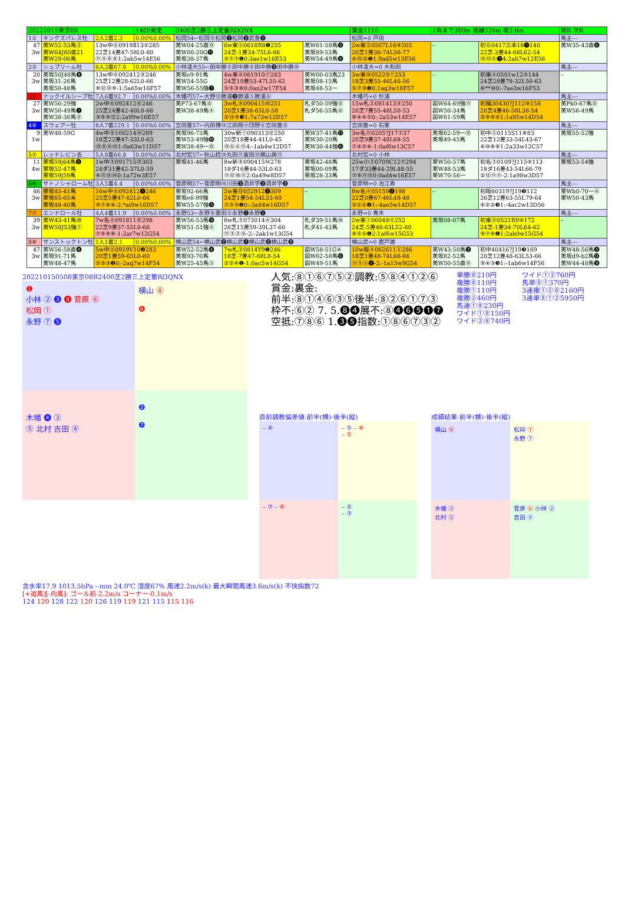| 20221015東京8R | | | 1405発走 | 2400芝2勝三上定量RΩQNX | | | 賞金1110 | 1角まで380m 直線526m 坂2.0m | | 前R 次R |
| 1① | キングズパレス牡 | 2人2着2.3 | 0.00%0.00% | 松岡54←松岡⑧松岡❶松岡❷武豊❶ | | | 松岡=0 戸田 | | | 馬主--- |
| 47 3w | 美W52-53馬② 美W64J60直21 美W29-06馬 | 13w中⑥0919Ⅱ13⑤285 22芝14差47-58L0-80 ⑪⑨⑧⑧1:2ab5w14E56 | | 美W04-25直⑫ 美W00-20G⓫ 美坂38-37馬 | 6w東⑤0618R8❶255 24芝-1差34-75L6-66 ⑤⑦⑦❶0:3ae1w16E53 | 美W61-58馬❺ 美坂89-53馬 美W54-49馬❹ | 2w東⑤0507L16⑨205 20芝1差36-74L56-77 ④⑮⑮❷1:9ad5w13E56 | – | 初Ⓖ0417三未18❶140 22芝-3差44-68L62-54 ⑭⑫⑥❶4:2ah7w12E56 | 美W35-43直❻ |
| 2② | シュプリーム牡 | 6人3着67.8 | 0.00%0.00% | 小林凌大55←田中勝⑨田中勝⑧田中勝❸田中勝⑩ | | | 小林凌大=0 大和田 | | | 馬主--- |
| 20 3w | 美坂50J48馬❽ 美坂31-26馬 美坂50-48馬 | 13w中⑥092412⑧246 25芝12差28-62L0-66 ⑧⑫⑫⑨-1:5a65w16F57 | | 美坂e9-91馬 美W54-55G 美W56-55強❼ | 4w東⑥061910⑦283 24芝10差53-47L55-62 ⑤⑤③⑧0:0an2w17F54 | 美W00-03馬23 美坂08-15馬 美坂48-53一 | 3w東⑩05229⑦253 18芝3差55-46L46-56 ⑤⑦③❸0:1ag3w18F57 | – | 初東④0501w12⑤144 24芝28差78-32L50-63 ⑥**⑩0:-7ae3w16F53 | – |
| 3③ | ナックイルシーブ牡 | 7人6着92.7 | 0.00%0.00% | 木幡巧57←大野⑫勝浦❸勝浦⑤勝浦⑥ | | | 木幡巧=0 杉浦 | | | 馬主--- |
| 27 3w | 美W50-29強 美W50-49馬❶ 美W38-36馬⓪ | 2w中⑥092412⑥246 25芝24差42-40L0-66 ③⑨⑨⑫2:2a99w16E57 | | 美P73-67馬⓪ 美W38-49馬④ | 3w札⑧090415⑩251 20芝1差38-65L0-58 ②⑭⑨❸1:7a73w12D57 | 札ダ50-59強⓪ 札ダ56-55馬⓪ | 15w札②081413⑨250 20芝7差55-48L50-53 ⑧④④⑤0:-2a53w14E57 | 函W64-69強⑪ 函W50-34馬 函W61-59馬 | 初福30430?J112⑩158 20芝4差46-58L38-54 ②⑨⑨⑥1:1a95w14D54 | 美Pk0-67馬⓪ 美W56-49馬 |
| 4④ | スウェアー牡 | 8人7着229.1 | 0.00%0.00% | 吉田豊57←内田博⑭江田照⑪団野⑥吉田豊⑧ | | | 吉田豊=0 石栗 | | | 馬主--- |
| 9 1w | 美W48-59G | 4w中⑨100214⑭289 18芝22差47-33L0-63 ⑬⑧⑨⑭1:0a63w11D57 | | 美坂96-73馬 美W53-49強❿ 美W38-49一⑫ | 30w新⑦090313⑫250 20芝18差44-41L0-45 ⑬⑥⑥⑪4:-1ab4w12D57 | 美W37-41馬⓫ 美W30-20馬 美W30-44強❻ | 3w名⑪0205?J17⑦37 20芝9差37-48L68-55 ⑦④⑤⑥-1:0af6w13C57 | 美坂62-59一⑫ 美坂49-45馬 | 初中⑤0115S11⑧83 22芝12差33-54L43-67 ④⑩⑧⑧1:2a33w12C57 | 美坂55-52強 |
| 5⑤ | レッドレビン去 | 5人8着66.8 | 0.00%0.00% | 北村宏57←秋山稔⑭丸田⑪富田⑫横山典⑪ | | | 北村宏=0 小林 | | | 馬主--- |
| 11 4w | 栗坂59j64馬❺ 栗坂52-47馬 栗坂59j59馬 | 1w中③091715⑫303 24ダ31差42-37L0-59 ④⑪⑫⑭0:1a72w3E57 | | 栗坂41-46馬 | 8w新⑧090415⑭278 18ダ16差44-53L0-63 ⑪⑫⑩⑪2:0a49w8D57 | 栗坂42-48馬 栗坂00-09馬 栗坂28-33馬 | 25w小③0709C12⑦294 17ダ33差44-29L48-55 ⑦⑨⑪⑫0:0ad4w16E57 | 栗W50-57馬 栗W48-53馬 栗W70-56一 | 初名③0109?J115⑨113 18ダ16差43-54L66-79 ②⑫⑪⑪-2:1a98w3D57 | 栗坂53-54強 |
| 6⑥ | サトノシャローム牡 | 3人5着4.4 | 0.00%0.00% | 菅原明57←菅原明⑭川田❷酒井学❷酒井学❸ | | | 菅原明=0 池江寿 | | | 馬主--- |
| 46 3w | 栗坂45-41馬 栗坂65-65末 栗坂48-40馬 | 16w中⑥092412❶246 25芝5差47-62L0-66 ⑨⑦⑥④-2:*ai9w16D57 | | 栗坂92-66馬 栗坂e6-99強 栗W55-57強❺ | 2w東⑫052912❷309 24芝1差54-54L33-60 ⑦③③❷0:-3a84w16D57 | – | 8w名④05159❷198 22芝0差67-46L48-48 ②①①❷1:-4ae5w14D57 | – | 初阪60319?J19❸112 26芝12差63-55L79-64 ④②②❸1:-4ac2w13D56 | 栗Wb0-70一④ 栗W50-43馬 |
| 7⑦ | エンドロール牡 | 4人4着11.9 | 0.00%0.00% | 永野53←永野⑧菱田⑨永野❶永野❶ | | | 永野=0 青木 | | | 馬主--- |
| 39 3w | 美W43-41馬⑳ 美W58J53強⑦ | 7w名④091811⑧298 22芝9差37-55L0-66 ⑦⑨⑨⑧-1:2ar7w12G54 | | 美W56-53馬❾ 美W51-51強④ | 8w札③073014④304 26芝15差59-39L37-60 ⑪③②⑨-2:-2ak1w13G54 | 札ダ39-51馬⑩ 札ダ41-43馬 | 2w東①06048④252 24芝-5差48-63L52-60 ⑧⑤⑤❶2:1af6w15G53 | 美坂08-07馬 | 初東⑨0521R9④172 24芝-1差34-70L64-62 ⑨⑦⑧❶1:2ab0w15G54 | – |
| 8⑧ | サンストックトン牡 | 1人1着2.1 | 0.00%0.00% | 横山武54←横山武❷横山武❶横山武❷横山武❸ | | | 横山武=0 鹿戸雄 | | | 馬主--- |
| 47 3w | 美W56-58直❹ 美坂91-71馬 美W48-47馬 | 5w中⑤0919V10❷283 20芝1差59-65L0-60 ⑤③③❷0:-2aq7w14F54 | | 美W52-52馬❹ 美坂93-70馬 美W25-45馬⑤ | 7w札②0814Y9❶246 18芝-7差47-68L8-54 ②⑤④❶-1:0ac5w14G54 | 函W58-51G④ 函W62-58馬❻ 函W49-51馬 | 10w阪④062611⑤286 18芝1差48-74L66-66 ⑪⑤⑤❷-2:-1a15w9G54 | 美W43-50馬❸ 美坂82-52馬 美W50-55直⓪ | 初中40416?J19❸169 20芝12差48-63L53-66 ⑨④③❸1:-1ab6w14F56 | 美W48-56馬❸ 美坂d9-b2馬⓬ 美W44-48馬❾ |
202210150508東京08R2400芝2勝三上定量RΩQNX
❶
小林 ② ❸ ❽ 菅原 ⑥
松岡 ①
永野 ⑦ ❺
横山 ⑧
❻
木幡 ❹ ③
⑤ 北村 吉田 ④
❷
❼
人気:⑧①⑥⑦⑤②調教:⑤⑧④①②⑥
賞金:裏金:
前半:⑧①④⑥③⑤後半:⑧②⑥①⑦③
枠不:⑥② 7. 5.❽❹展不:⑧❹❻❺❶❼
空抵:⑦⑧⑥ 1.❸❺指数:①⑧⑥⑦③②
単勝⑧210円
複勝⑧110円
複勝①110円
複勝②460円
馬連①⑧230円
ワイド①⑧150円
ワイド②⑧740円
ワイド①②760円
馬単⑧①370円
3連複①②⑧2160円
3連単⑧①②5950円
直前調教偏差値:前半(横)-後半(縦)
– ④
– ⑤ – ⑧
– ①
– ⑦ – ⑥
– ②
– ③
成績結果:前半(横)-後半(縦)
横山 ⑧
松岡 ①
永野 ⑦
木幡 ③
北村 ⑤
菅原 ⑥ 小林 ②
吉田 ④
含水率17.9 1013.5hPa --mm 24.0℃ 湿度67% 風速2.2m/s(k) 最大瞬間風速3.6m/s(k) 不快指数72
[+追風][-向風]: ゴール前-2.2m/s コーナー-0.1m/s
124 120 128 122 120 126 119 119 121 115 115 116